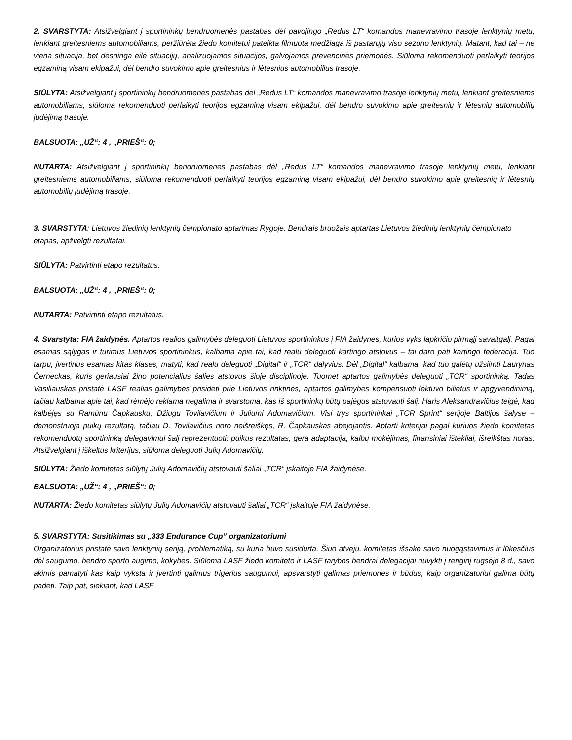2. SVARSTYTA: Atsižvelgiant į sportininkų bendruomenės pastabas dėl pavojingo „Redus LT“ komandos manevravimo trasoje lenktynių metu, lenkiant greitesniems automobiliams, peržiūrėta žiedo komitetui pateikta filmuota medžiaga iš pastarųjų viso sezono lenktynių. Matant, kad tai – ne viena situacija, bet dėsninga eilė situacijų, analizuojamos situacijos, galvojamos prevencinės priemonės. Siūloma rekomenduoti perlaikyti teorijos egzaminą visam ekipažui, dėl bendro suvokimo apie greitesnius ir lėtesnius automobilius trasoje.
SIŪLYTA: Atsižvelgiant į sportininkų bendruomenės pastabas dėl „Redus LT“ komandos manevravimo trasoje lenktynių metu, lenkiant greitesniems automobiliams, siūloma rekomenduoti perlaikyti teorijos egzaminą visam ekipažui, dėl bendro suvokimo apie greitesnių ir lėtesnių automobilių judėjimą trasoje.
BALSUOTA: „UŽ“: 4 , „PRIEŠ“: 0;
NUTARTA: Atsižvelgiant į sportininkų bendruomenės pastabas dėl „Redus LT“ komandos manevravimo trasoje lenktynių metu, lenkiant greitesniems automobiliams, siūloma rekomenduoti perlaikyti teorijos egzaminą visam ekipažui, dėl bendro suvokimo apie greitesnių ir lėtesnių automobilių judėjimą trasoje.
3. SVARSTYTA: Lietuvos žiedinių lenktynių čempionato aptarimas Rygoje. Bendrais bruožais aptartas Lietuvos žiedinių lenktynių čempionato etapas, apžvelgti rezultatai.
SIŪLYTA: Patvirtinti etapo rezultatus.
BALSUOTA: „UŽ“: 4 , „PRIEŠ“: 0;
NUTARTA: Patvirtinti etapo rezultatus.
4. Svarstyta: FIA žaidynės. Aptartos realios galimybės deleguoti Lietuvos sportininkus į FIA žaidynes, kurios vyks lapkričio pirmąjį savaitgalį. Pagal esamas sąlygas ir turimus Lietuvos sportininkus, kalbama apie tai, kad realu deleguoti kartingo atstovus – tai daro pati kartingo federacija. Tuo tarpu, įvertinus esamas kitas klases, matyti, kad realu deleguoti „Digital“ ir „TCR“ dalyvius. Dėl „Digital“ kalbama, kad tuo galėtų užsiimti Laurynas Černeckas, kuris geriausiai žino potencialius šalies atstovus šioje disciplinoje. Tuomet aptartos galimybės deleguoti „TCR“ sportininką. Tadas Vasiliauskas pristatė LASF realias galimybes prisidėti prie Lietuvos rinktinės, aptartos galimybės kompensuoti lėktuvo bilietus ir apgyvendinimą, tačiau kalbama apie tai, kad rėmėjo reklama negalima ir svarstoma, kas iš sportininkų būtų pajėgus atstovauti šalį. Haris Aleksandravičius teigė, kad kalbėjęs su Ramūnu Čapkausku, Džiugu Tovilavičium ir Juliumi Adomavičium. Visi trys sportininkai „TCR Sprint“ serijoje Baltijos šalyse – demonstruoja puikų rezultatą, tačiau D. Tovilavičius noro neišreiškęs, R. Čapkauskas abejojantis. Aptarti kriterijai pagal kuriuos žiedo komitetas rekomenduotų sportininką delegavimui šalį reprezentuoti: puikus rezultatas, gera adaptacija, kalbų mokėjimas, finansiniai ištekliai, išreikštas noras. Atsižvelgiant į iškeltus kriterijus, siūloma deleguoti Julių Adomavičių.
SIŪLYTA: Žiedo komitetas siūlytų Julių Adomavičių atstovauti šaliai „TCR“ įskaitoje FIA žaidynėse.
BALSUOTA: „UŽ“: 4 , „PRIEŠ“: 0;
NUTARTA: Žiedo komitetas siūlytų Julių Adomavičių atstovauti šaliai „TCR“ įskaitoje FIA žaidynėse.
5. SVARSTYTA: Susitikimas su „333 Endurance Cup” organizatoriumi
Organizatorius pristatė savo lenktynių seriją, problematiką, su kuria buvo susidurta. Šiuo atveju, komitetas išsakė savo nuogąstavimus ir lūkesčius dėl saugumo, bendro sporto augimo, kokybės. Siūloma LASF žiedo komiteto ir LASF tarybos bendrai delegacijai nuvykti į renginį rugsėjo 8 d., savo akimis pamatyti kas kaip vyksta ir įvertinti galimus trigerius saugumui, apsvarstyti galimas priemones ir būdus, kaip organizatoriui galima būtų padėti. Taip pat, siekiant, kad LASF